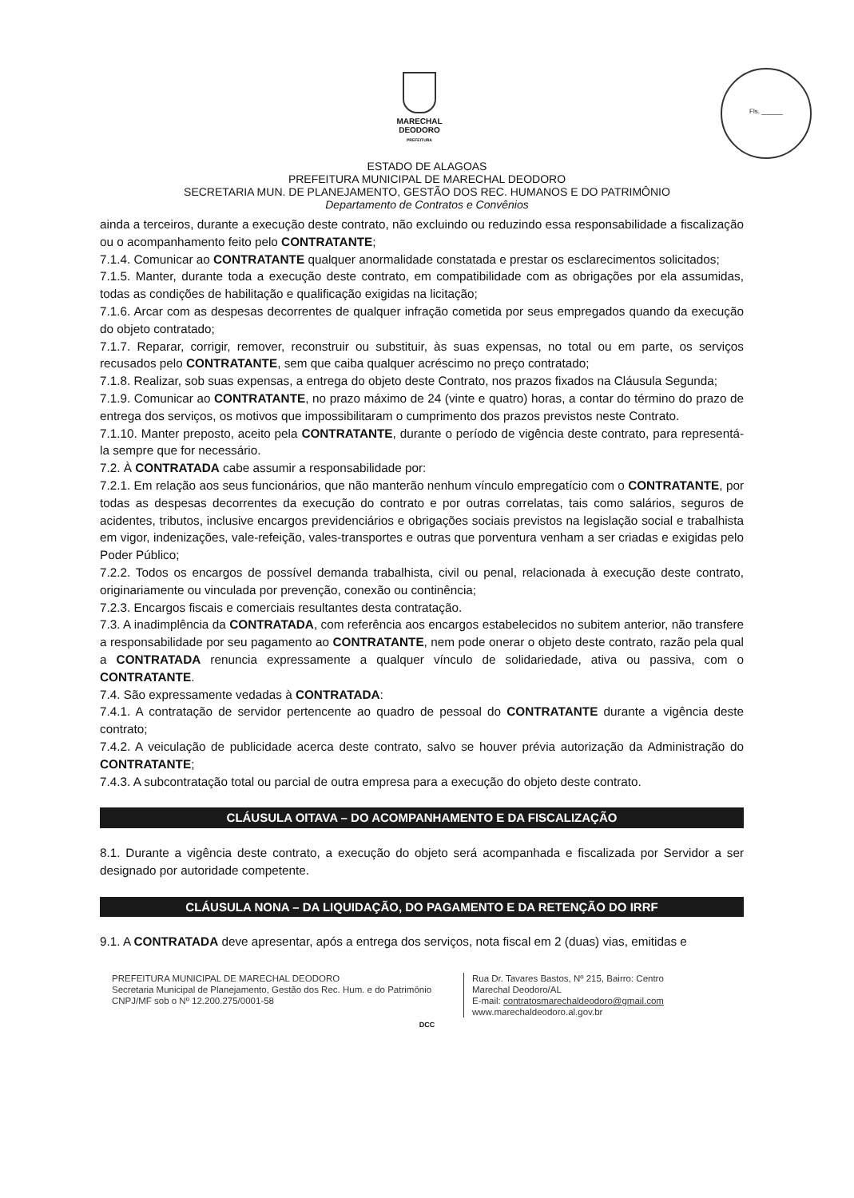MARECHAL
DEODORO
PREFEITURA
Fls. ______
ESTADO DE ALAGOAS
PREFEITURA MUNICIPAL DE MARECHAL DEODORO
SECRETARIA MUN. DE PLANEJAMENTO, GESTÃO DOS REC. HUMANOS E DO PATRIMÔNIO
Departamento de Contratos e Convênios
ainda a terceiros, durante a execução deste contrato, não excluindo ou reduzindo essa responsabilidade a fiscalização ou o acompanhamento feito pelo CONTRATANTE;
7.1.4. Comunicar ao CONTRATANTE qualquer anormalidade constatada e prestar os esclarecimentos solicitados;
7.1.5. Manter, durante toda a execução deste contrato, em compatibilidade com as obrigações por ela assumidas, todas as condições de habilitação e qualificação exigidas na licitação;
7.1.6. Arcar com as despesas decorrentes de qualquer infração cometida por seus empregados quando da execução do objeto contratado;
7.1.7. Reparar, corrigir, remover, reconstruir ou substituir, às suas expensas, no total ou em parte, os serviços recusados pelo CONTRATANTE, sem que caiba qualquer acréscimo no preço contratado;
7.1.8. Realizar, sob suas expensas, a entrega do objeto deste Contrato, nos prazos fixados na Cláusula Segunda;
7.1.9. Comunicar ao CONTRATANTE, no prazo máximo de 24 (vinte e quatro) horas, a contar do término do prazo de entrega dos serviços, os motivos que impossibilitaram o cumprimento dos prazos previstos neste Contrato.
7.1.10. Manter preposto, aceito pela CONTRATANTE, durante o período de vigência deste contrato, para representá-la sempre que for necessário.
7.2. À CONTRATADA cabe assumir a responsabilidade por:
7.2.1. Em relação aos seus funcionários, que não manterão nenhum vínculo empregatício com o CONTRATANTE, por todas as despesas decorrentes da execução do contrato e por outras correlatas, tais como salários, seguros de acidentes, tributos, inclusive encargos previdenciários e obrigações sociais previstos na legislação social e trabalhista em vigor, indenizações, vale-refeição, vales-transportes e outras que porventura venham a ser criadas e exigidas pelo Poder Público;
7.2.2. Todos os encargos de possível demanda trabalhista, civil ou penal, relacionada à execução deste contrato, originariamente ou vinculada por prevenção, conexão ou continência;
7.2.3. Encargos fiscais e comerciais resultantes desta contratação.
7.3. A inadimplência da CONTRATADA, com referência aos encargos estabelecidos no subitem anterior, não transfere a responsabilidade por seu pagamento ao CONTRATANTE, nem pode onerar o objeto deste contrato, razão pela qual a CONTRATADA renuncia expressamente a qualquer vínculo de solidariedade, ativa ou passiva, com o CONTRATANTE.
7.4. São expressamente vedadas à CONTRATADA:
7.4.1. A contratação de servidor pertencente ao quadro de pessoal do CONTRATANTE durante a vigência deste contrato;
7.4.2. A veiculação de publicidade acerca deste contrato, salvo se houver prévia autorização da Administração do CONTRATANTE;
7.4.3. A subcontratação total ou parcial de outra empresa para a execução do objeto deste contrato.
CLÁUSULA OITAVA – DO ACOMPANHAMENTO E DA FISCALIZAÇÃO
8.1. Durante a vigência deste contrato, a execução do objeto será acompanhada e fiscalizada por Servidor a ser designado por autoridade competente.
CLÁUSULA NONA – DA LIQUIDAÇÃO, DO PAGAMENTO E DA RETENÇÃO DO IRRF
9.1. A CONTRATADA deve apresentar, após a entrega dos serviços, nota fiscal em 2 (duas) vias, emitidas e
PREFEITURA MUNICIPAL DE MARECHAL DEODORO
Secretaria Municipal de Planejamento, Gestão dos Rec. Hum. e do Patrimônio
CNPJ/MF sob o Nº 12.200.275/0001-58
Rua Dr. Tavares Bastos, Nº 215, Bairro: Centro
Marechal Deodoro/AL
E-mail: contratosmarechaldeodoro@gmail.com
www.marechaldeodoro.al.gov.br
DCC